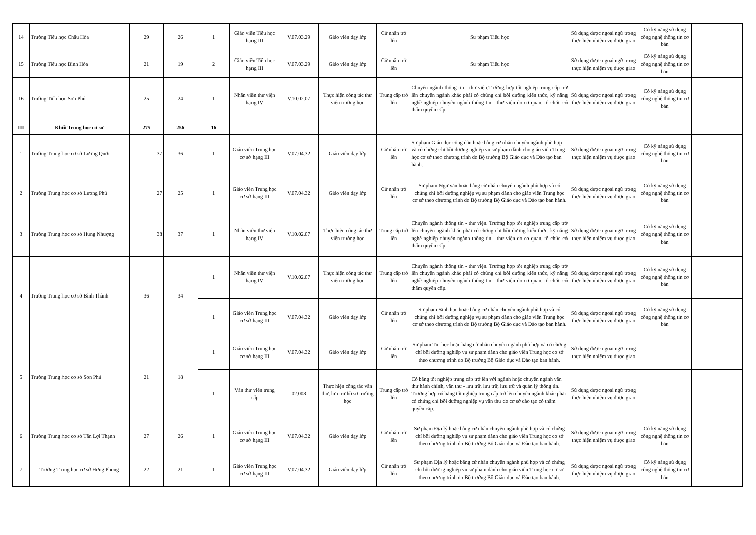| 14 | Trường Tiểu học Châu Hòa | 29 | 26 | 1 | Giáo viên Tiểu học hạng III | V.07.03.29 | Giáo viên dạy lớp | Cử nhân trở lên | Sư phạm Tiểu học | Sử dụng được ngoại ngữ trong thực hiện nhiệm vụ được giao | Có kỹ năng sử dụng công nghệ thông tin cơ bản | | |
| 15 | Trường Tiểu học Bình Hòa | 21 | 19 | 2 | Giáo viên Tiểu học hạng III | V.07.03.29 | Giáo viên dạy lớp | Cử nhân trở lên | Sư phạm Tiểu học | Sử dụng được ngoại ngữ trong thực hiện nhiệm vụ được giao | Có kỹ năng sử dụng công nghệ thông tin cơ bản | | |
| 16 | Trường Tiểu học Sơn Phú | 25 | 24 | 1 | Nhân viên thư viện hạng IV | V.10.02.07 | Thực hiện công tác thư viện trường học | Trung cấp trở lên | Chuyên ngành thông tin - thư viện.Trường hợp tốt nghiệp trung cấp trở lên chuyên ngành khác phải có chứng chỉ bồi dưỡng kiến thức, kỹ năng nghề nghiệp chuyên ngành thông tin - thư viện do cơ quan, tổ chức có thẩm quyền cấp. | Sử dụng được ngoại ngữ trong thực hiện nhiệm vụ được giao | Có kỹ năng sử dụng công nghệ thông tin cơ bản | | |
| III | Khối Trung học cơ sở | 275 | 256 | 16 | | | | | | | | | |
| 1 | Trường Trung học cơ sở Lương Quới | 37 | 36 | 1 | Giáo viên Trung học cơ sở hạng III | V.07.04.32 | Giáo viên dạy lớp | Cử nhân trở lên | Sư phạm Giáo dục công dân hoặc bằng cử nhân chuyên ngành phù hợp và có chứng chỉ bồi dưỡng nghiệp vụ sư phạm dành cho giáo viên Trung học cơ sở theo chương trình do Bộ trưởng Bộ Giáo dục và Đào tạo ban hành. | Sử dụng được ngoại ngữ trong thực hiện nhiệm vụ được giao | Có kỹ năng sử dụng công nghệ thông tin cơ bản | | |
| 2 | Trường Trung học cơ sở Lương Phú | 27 | 25 | 1 | Giáo viên Trung học cơ sở hạng III | V.07.04.32 | Giáo viên dạy lớp | Cử nhân trở lên | Sư phạm Ngữ văn hoặc bằng cử nhân chuyên ngành phù hợp và có chứng chỉ bồi dưỡng nghiệp vụ sư phạm dành cho giáo viên Trung học cơ sở theo chương trình do Bộ trưởng Bộ Giáo dục và Đào tạo ban hành. | Sử dụng được ngoại ngữ trong thực hiện nhiệm vụ được giao | Có kỹ năng sử dụng công nghệ thông tin cơ bản | | |
| 3 | Trường Trung học cơ sở Hưng Nhượng | 38 | 37 | 1 | Nhân viên thư viện hạng IV | V.10.02.07 | Thực hiện công tác thư viện trường học | Trung cấp trở lên | Chuyên ngành thông tin - thư viện. Trường hợp tốt nghiệp trung cấp trở lên chuyên ngành khác phải có chứng chỉ bồi dưỡng kiến thức, kỹ năng nghề nghiệp chuyên ngành thông tin - thư viện do cơ quan, tổ chức có thẩm quyền cấp. | Sử dụng được ngoại ngữ trong thực hiện nhiệm vụ được giao | Có kỹ năng sử dụng công nghệ thông tin cơ bản | | |
| 4 | Trường Trung học cơ sở Bình Thành | 36 | 34 | 1 | Nhân viên thư viện hạng IV | V.10.02.07 | Thực hiện công tác thư viện trường học | Trung cấp trở lên | Chuyên ngành thông tin - thư viện. Trường hợp tốt nghiệp trung cấp trở lên chuyên ngành khác phải có chứng chỉ bồi dưỡng kiến thức, kỹ năng nghề nghiệp chuyên ngành thông tin - thư viện do cơ quan, tổ chức có thẩm quyền cấp. | Sử dụng được ngoại ngữ trong thực hiện nhiệm vụ được giao | Có kỹ năng sử dụng công nghệ thông tin cơ bản | | |
| | | | | 1 | Giáo viên Trung học cơ sở hạng III | V.07.04.32 | Giáo viên dạy lớp | Cử nhân trở lên | Sư phạm Sinh học hoặc bằng cử nhân chuyên ngành phù hợp và có chứng chỉ bồi dưỡng nghiệp vụ sư phạm dành cho giáo viên Trung học cơ sở theo chương trình do Bộ trưởng Bộ Giáo dục và Đào tạo ban hành. | Sử dụng được ngoại ngữ trong thực hiện nhiệm vụ được giao | Có kỹ năng sử dụng công nghệ thông tin cơ bản | | |
| 5 | Trường Trung học cơ sở Sơn Phú | 21 | 18 | 1 | Giáo viên Trung học cơ sở hạng III | V.07.04.32 | Giáo viên dạy lớp | Cử nhân trở lên | Sư phạm Tin học hoặc bằng cử nhân chuyên ngành phù hợp và có chứng chỉ bồi dưỡng nghiệp vụ sư phạm dành cho giáo viên Trung học cơ sở theo chương trình do Bộ trưởng Bộ Giáo dục và Đào tạo ban hành. | Sử dụng được ngoại ngữ trong thực hiện nhiệm vụ được giao | | | |
| | | | | 1 | Văn thư viên trung cấp | 02.008 | Thực hiện công tác văn thư, lưu trữ hồ sơ trường học | Trung cấp trở lên | Có bằng tốt nghiệp trung cấp trở lên với ngành hoặc chuyên ngành văn thư hành chính, văn thư - lưu trữ, lưu trữ, lưu trữ và quản lý thông tin. Trường hợp có bằng tốt nghiệp trung cấp trở lên chuyên ngành khác phải có chứng chỉ bồi dưỡng nghiệp vụ văn thư do cơ sở đào tạo có thẩm quyền cấp. | Sử dụng được ngoại ngữ trong thực hiện nhiệm vụ được giao | | | |
| 6 | Trường Trung học cơ sở Tân Lợi Thạnh | 27 | 26 | 1 | Giáo viên Trung học cơ sở hạng III | V.07.04.32 | Giáo viên dạy lớp | Cử nhân trở lên | Sư phạm Địa lý hoặc bằng cử nhân chuyên ngành phù hợp và có chứng chỉ bồi dưỡng nghiệp vụ sư phạm dành cho giáo viên Trung học cơ sở theo chương trình do Bộ trưởng Bộ Giáo dục và Đào tạo ban hành. | Sử dụng được ngoại ngữ trong thực hiện nhiệm vụ được giao | Có kỹ năng sử dụng công nghệ thông tin cơ bản | | |
| 7 | Trường Trung học cơ sở Hưng Phong | 22 | 21 | 1 | Giáo viên Trung học cơ sở hạng III | V.07.04.32 | Giáo viên dạy lớp | Cử nhân trở lên | Sư phạm Địa lý hoặc bằng cử nhân chuyên ngành phù hợp và có chứng chỉ bồi dưỡng nghiệp vụ sư phạm dành cho giáo viên Trung học cơ sở theo chương trình do Bộ trưởng Bộ Giáo dục và Đào tạo ban hành. | Sử dụng được ngoại ngữ trong thực hiện nhiệm vụ được giao | Có kỹ năng sử dụng công nghệ thông tin cơ bản | | |